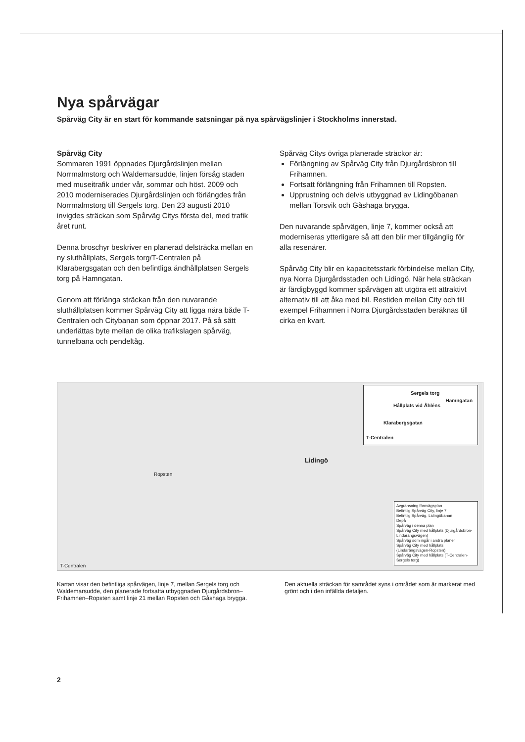Nya spårvägar
Spårväg City är en start för kommande satsningar på nya spårvägslinjer i Stockholms innerstad.
Spårväg City
Sommaren 1991 öppnades Djurgårdslinjen mellan Norrmalmstorg och Waldemarsudde, linjen försåg staden med museitrafik under vår, sommar och höst. 2009 och 2010 moderniserades Djurgårdslinjen och förlängdes från Norrmalmstorg till Sergels torg. Den 23 augusti 2010 invigdes sträckan som Spårväg Citys första del, med trafik året runt.
Denna broschyr beskriver en planerad delsträcka mellan en ny sluthållplats, Sergels torg/T-Centralen på Klarabergsgatan och den befintliga ändhållplatsen Sergels torg på Hamngatan.
Genom att förlänga sträckan från den nuvarande sluthållplatsen kommer Spårväg City att ligga nära både T-Centralen och Citybanan som öppnar 2017. På så sätt underlättas byte mellan de olika trafikslagen spårväg, tunnelbana och pendeltåg.
Spårväg Citys övriga planerade sträckor är:
Förlängning av Spårväg City från Djurgårdsbron till Frihamnen.
Fortsatt förlängning från Frihamnen till Ropsten.
Upprustning och delvis utbyggnad av Lidingöbanan mellan Torsvik och Gåshaga brygga.
Den nuvarande spårvägen, linje 7, kommer också att moderniseras ytterligare så att den blir mer tillgänglig för alla resenärer.
Spårväg City blir en kapacitetsstark förbindelse mellan City, nya Norra Djurgårdsstaden och Lidingö. När hela sträckan är färdigbyggd kommer spårvägen att utgöra ett attraktivt alternativ till att åka med bil. Restiden mellan City och till exempel Frihamnen i Norra Djurgårdsstaden beräknas till cirka en kvart.
Sergels torg
Hållplats vid Åhléns
Hamngatan
Klarabergsgatan
T-Centralen
Lidingö
Ropsten
T-Centralen
Avgränsning förnvägsplan
Befintlig Spårväg City, linje 7
Befintlig Spårväg, Lidingöbanan
Depå
Spårväg i denna plan
Spårväg City med hållplats (Djurgårdsbron-Lindarängsvägen)
Spårväg som ingår i andra planer
Spårväg City med hållplats (Lindarängsvägen-Ropsten)
Spårväg City med hållplats (T-Centralen-Sergels torg)
Kartan visar den befintliga spårvägen, linje 7, mellan Sergels torg och Waldemarsudde, den planerade fortsatta utbyggnaden Djurgårdsbron–Frihamnen–Ropsten samt linje 21 mellan Ropsten och Gåshaga brygga.
Den aktuella sträckan för samrådet syns i området som är markerat med grönt och i den infällda detaljen.
2